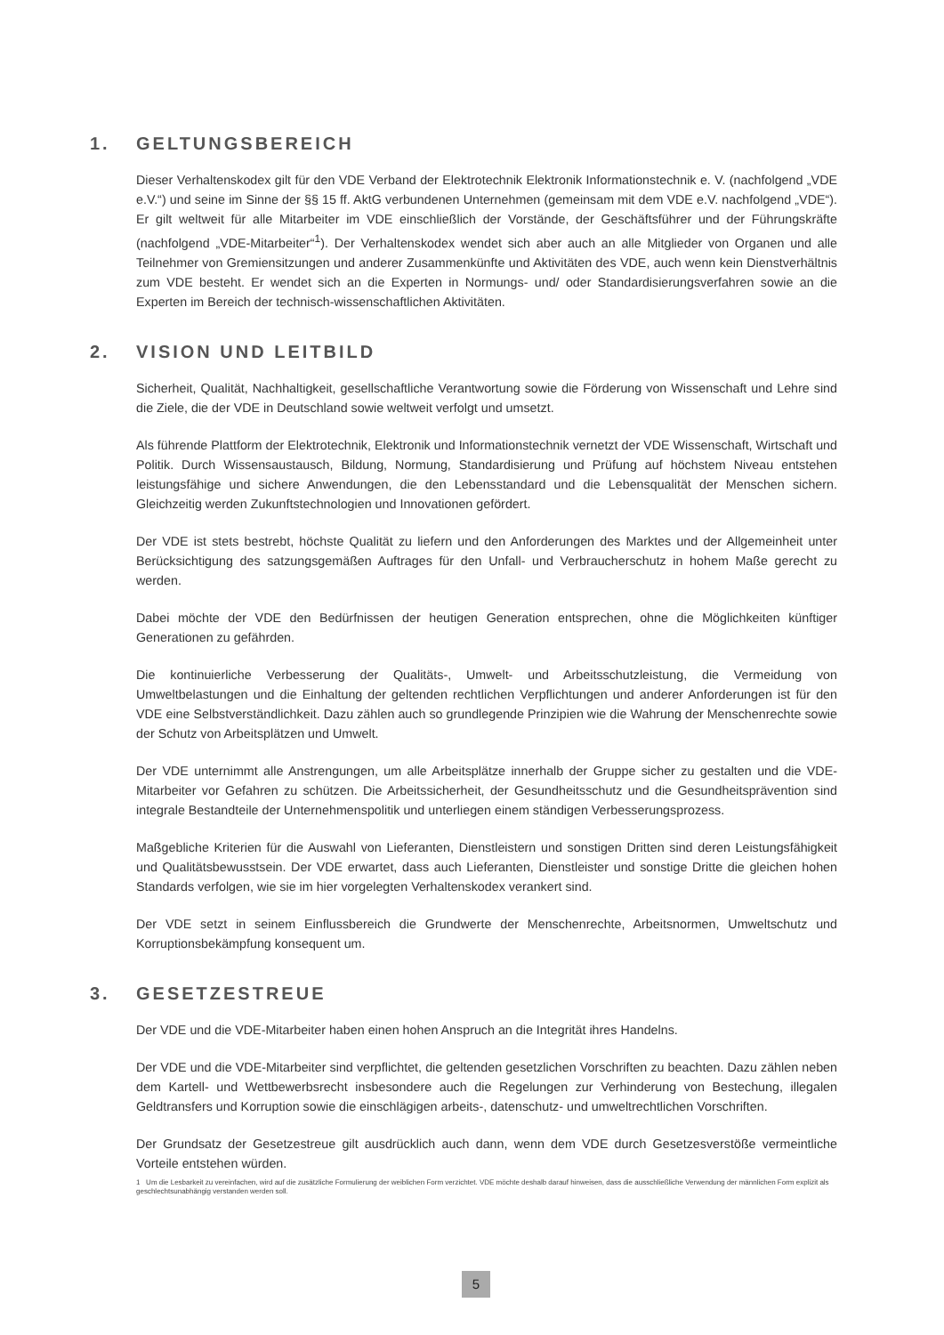1. GELTUNGSBEREICH
Dieser Verhaltenskodex gilt für den VDE Verband der Elektrotechnik Elektronik Informationstechnik e. V. (nachfolgend „VDE e.V.“) und seine im Sinne der §§ 15 ff. AktG verbundenen Unternehmen (gemeinsam mit dem VDE e.V. nachfolgend „VDE“). Er gilt weltweit für alle Mitarbeiter im VDE einschließlich der Vorstände, der Geschäftsführer und der Führungskräfte (nachfolgend „VDE-Mitarbeiter“<sup>1</sup>). Der Verhaltenskodex wendet sich aber auch an alle Mitglieder von Organen und alle Teilnehmer von Gremiensitzungen und anderer Zusammenkünfte und Aktivitäten des VDE, auch wenn kein Dienstverhältnis zum VDE besteht. Er wendet sich an die Experten in Normungs- und/ oder Standardisierungsverfahren sowie an die Experten im Bereich der technisch-wissenschaftlichen Aktivitäten.
2. VISION UND LEITBILD
Sicherheit, Qualität, Nachhaltigkeit, gesellschaftliche Verantwortung sowie die Förderung von Wissenschaft und Lehre sind die Ziele, die der VDE in Deutschland sowie weltweit verfolgt und umsetzt.
Als führende Plattform der Elektrotechnik, Elektronik und Informationstechnik vernetzt der VDE Wissenschaft, Wirtschaft und Politik. Durch Wissensaustausch, Bildung, Normung, Standardisierung und Prüfung auf höchstem Niveau entstehen leistungsfähige und sichere Anwendungen, die den Lebensstandard und die Lebensqualität der Menschen sichern. Gleichzeitig werden Zukunftstechnologien und Innovationen gefördert.
Der VDE ist stets bestrebt, höchste Qualität zu liefern und den Anforderungen des Marktes und der Allgemeinheit unter Berücksichtigung des satzungsgemäßen Auftrages für den Unfall- und Verbraucherschutz in hohem Maße gerecht zu werden.
Dabei möchte der VDE den Bedürfnissen der heutigen Generation entsprechen, ohne die Möglichkeiten künftiger Generationen zu gefährden.
Die kontinuierliche Verbesserung der Qualitäts-, Umwelt- und Arbeitsschutzleistung, die Vermeidung von Umweltbelastungen und die Einhaltung der geltenden rechtlichen Verpflichtungen und anderer Anforderungen ist für den VDE eine Selbstverständlichkeit. Dazu zählen auch so grundlegende Prinzipien wie die Wahrung der Menschenrechte sowie der Schutz von Arbeitsplätzen und Umwelt.
Der VDE unternimmt alle Anstrengungen, um alle Arbeitsplätze innerhalb der Gruppe sicher zu gestalten und die VDE-Mitarbeiter vor Gefahren zu schützen. Die Arbeitssicherheit, der Gesundheitsschutz und die Gesundheitsprävention sind integrale Bestandteile der Unternehmenspolitik und unterliegen einem ständigen Verbesserungsprozess.
Maßgebliche Kriterien für die Auswahl von Lieferanten, Dienstleistern und sonstigen Dritten sind deren Leistungsfähigkeit und Qualitätsbewusstsein. Der VDE erwartet, dass auch Lieferanten, Dienstleister und sonstige Dritte die gleichen hohen Standards verfolgen, wie sie im hier vorgelegten Verhaltenskodex verankert sind.
Der VDE setzt in seinem Einflussbereich die Grundwerte der Menschenrechte, Arbeitsnormen, Umweltschutz und Korruptionsbekämpfung konsequent um.
3. GESETZESTREUE
Der VDE und die VDE-Mitarbeiter haben einen hohen Anspruch an die Integrität ihres Handelns.
Der VDE und die VDE-Mitarbeiter sind verpflichtet, die geltenden gesetzlichen Vorschriften zu beachten. Dazu zählen neben dem Kartell- und Wettbewerbsrecht insbesondere auch die Regelungen zur Verhinderung von Bestechung, illegalen Geldtransfers und Korruption sowie die einschlägigen arbeits-, datenschutz- und umweltrechtlichen Vorschriften.
Der Grundsatz der Gesetzestreue gilt ausdrücklich auch dann, wenn dem VDE durch Gesetzesverstöße vermeintliche Vorteile entstehen würden.
1 Um die Lesbarkeit zu vereinfachen, wird auf die zusätzliche Formulierung der weiblichen Form verzichtet. VDE möchte deshalb darauf hinweisen, dass die ausschließliche Verwendung der männlichen Form explizit als geschlechtsunabhängig verstanden werden soll.
5